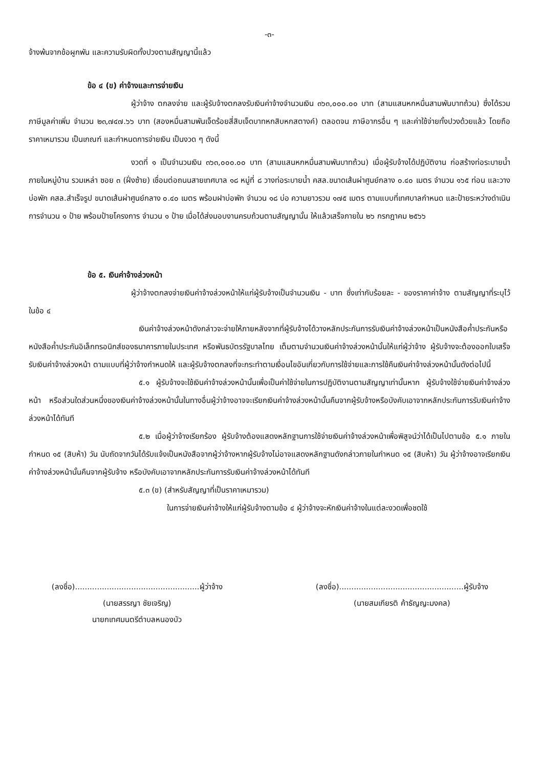-๓-
จ้างพ้นจากข้อผูกพัน และความรับผิดทั้งปวงตามสัญญานี้แล้ว
ข้อ ๔ (ข) ค่าจ้างและการจ่ายเงิน
ผู้ว่าจ้าง ตกลงจ่าย และผู้รับจ้างตกลงรับเงินค่าจ้างจำนวนเงิน ๓๖๓,๐๐๐.๐๐ บาท (สามแสนหกหมื่นสามพันบาทถ้วน) ซึ่งได้รวมภาษีมูลค่าเพิ่ม จำนวน ๒๓,๗๔๗.๖๖ บาท (สองหมื่นสามพันเจ็ดร้อยสี่สิบเจ็ดบาทหกสิบหกสตางค์) ตลอดจน ภาษีอากรอื่น ๆ และค่าใช้จ่ายทั้งปวงด้วยแล้ว โดยถือราคาเหมารวม เป็นเกณฑ์ และกำหนดการจ่ายเงิน เป็นงวด ๆ ดังนี้
งวดที่ ๑ เป็นจำนวนเงิน ๓๖๓,๐๐๐.๐๐ บาท (สามแสนหกหมื่นสามพันบาทถ้วน) เมื่อผู้รับจ้างได้ปฏิบัติงาน ก่อสร้างท่อระบายน้ำภายในหมู่บ้าน รวมเหล่า ซอย ๓ (ฝั่งซ้าย) เชื่อมต่อถนนสายเทศบาล ๑๘ หมู่ที่ ๘ วางท่อระบายน้ำ คสล.ขนาดเส้นผ่าศูนย์กลาง ๐.๔๐ เมตร จำนวน ๑๖๕ ท่อน และวางบ่อพัก คสล.สำเร็จรูป ขนาดเส้นผ่าศูนย์กลาง ๐.๔๐ เมตร พร้อมฝาบ่อพัก จำนวน ๑๘ บ่อ ความยาวรวม ๑๗๕ เมตร ตามแบบที่เทศบาลกำหนด และป้ายระหว่างดำเนินการจำนวน ๑ ป้าย พร้อมป้ายโครงการ จำนวน ๑ ป้าย เมื่อได้ส่งมอบงานครบถ้วนตามสัญญานั้น ให้แล้วเสร็จภายใน ๒๖ กรกฎาคม ๒๕๖๖
ข้อ ๕. เงินค่าจ้างล่วงหน้า
ผู้ว่าจ้างตกลงจ่ายเงินค่าจ้างล่วงหน้าให้แก่ผู้รับจ้างเป็นจำนวนเงิน - บาท ซึ่งเท่ากับร้อยละ - ของราคาค่าจ้าง ตามสัญญาที่ระบุไว้ ในข้อ ๔
เงินค่าจ้างล่วงหน้าดังกล่าวจะจ่ายให้ภายหลังจากที่ผู้รับจ้างได้วางหลักประกันการรับเงินค่าจ้างล่วงหน้าเป็นหนังสือค้ำประกันหรือหนังสือค้ำประกันอิเล็กทรอนิกส์ของธนาคารภายในประเทศ หรือพันธบัตรรัฐบาลไทย เต็มตามจำนวนเงินค่าจ้างล่วงหน้านั้นให้แก่ผู้ว่าจ้าง ผู้รับจ้างจะต้องออกใบเสร็จรับเงินค่าจ้างล่วงหน้า ตามแบบที่ผู้ว่าจ้างกำหนดให้ และผู้รับจ้างตกลงที่จะกระทำตามเงื่อนไขอันเกี่ยวกับการใช้จ่ายและการใช้คืนเงินค่าจ้างล่วงหน้านั้นดังต่อไปนี้
๕.๑ ผู้รับจ้างจะใช้เงินค่าจ้างล่วงหน้านั้นเพื่อเป็นค่าใช้จ่ายในการปฏิบัติงานตามสัญญาเท่านั้นหาก ผู้รับจ้างใช้จ่ายเงินค่าจ้างล่วงหน้า หรือส่วนใดส่วนหนึ่งของเงินค่าจ้างล่วงหน้านั้นในทางอื่นผู้ว่าจ้างอาจจะเรียกเงินค่าจ้างล่วงหน้านั้นคืนจากผู้รับจ้างหรือบังคับเอาจากหลักประกันการรับเงินค่าจ้างล่วงหน้าได้ทันที
๕.๒ เมื่อผู้ว่าจ้างเรียกร้อง ผู้รับจ้างต้องแสดงหลักฐานการใช้จ่ายเงินค่าจ้างล่วงหน้าเพื่อพิสูจน์ว่าได้เป็นไปตามข้อ ๕.๑ ภายในกำหนด ๑๕ (สิบห้า) วัน นับถัดจากวันได้รับแจ้งเป็นหนังสือจากผู้ว่าจ้างหากผู้รับจ้างไม่อาจแสดงหลักฐานดังกล่าวภายในกำหนด ๑๕ (สิบห้า) วัน ผู้ว่าจ้างอาจเรียกเงินค่าจ้างล่วงหน้านั้นคืนจากผู้รับจ้าง หรือบังคับเอาจากหลักประกันการรับเงินค่าจ้างล่วงหน้าได้ทันที
๕.๓ (ข) (สำหรับสัญญาที่เป็นราคาเหมารวม)
ในการจ่ายเงินค่าจ้างให้แก่ผู้รับจ้างตามข้อ ๔ ผู้ว่าจ้างจะหักเงินค่าจ้างในแต่ละงวดเพื่อชดใช้
(ลงชื่อ)...................................................ผู้ว่าจ้าง
(นายสรรญา ชัยเจริญ)
นายกเทศมนตรีตำบลหนองบัว
(ลงชื่อ)...................................................ผู้รับจ้าง
(นายสมเกียรติ ค้าธัญญะมงคล)